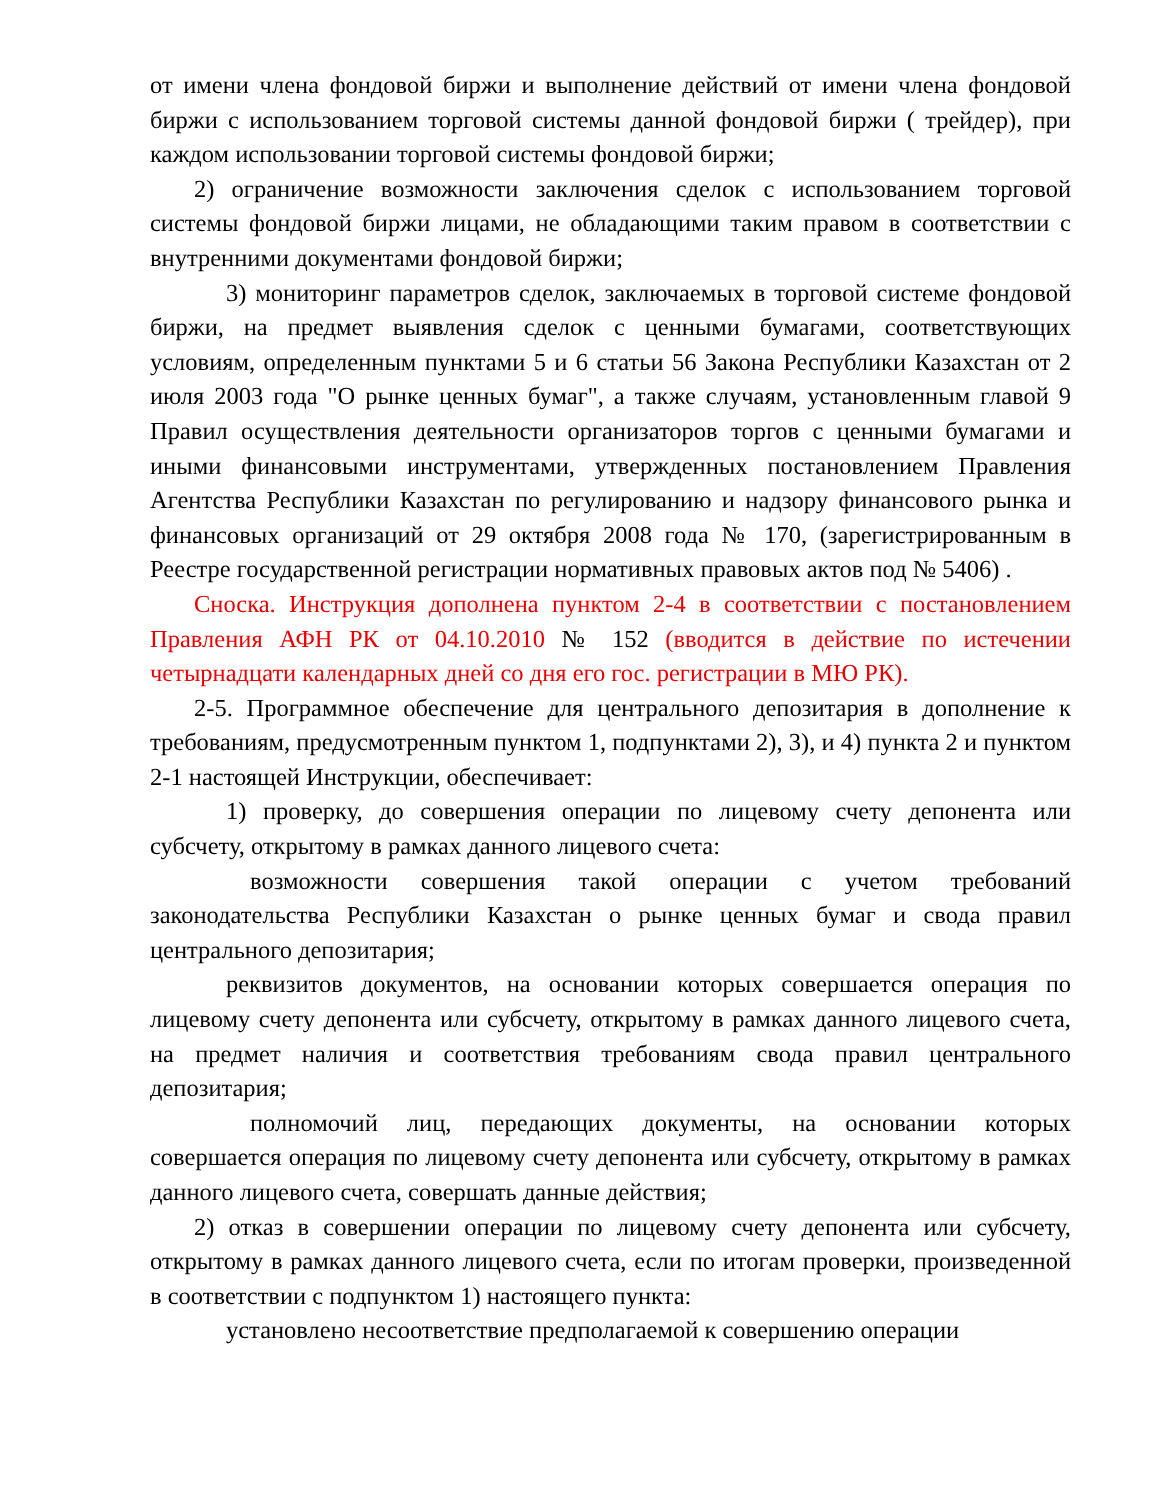от имени члена фондовой биржи и выполнение действий от имени члена фондовой биржи с использованием торговой системы данной фондовой биржи ( трейдер), при каждом использовании торговой системы фондовой биржи;
2) ограничение возможности заключения сделок с использованием торговой системы фондовой биржи лицами, не обладающими таким правом в соответствии с внутренними документами фондовой биржи;
3) мониторинг параметров сделок, заключаемых в торговой системе фондовой биржи, на предмет выявления сделок с ценными бумагами, соответствующих условиям, определенным пунктами 5 и 6 статьи 56 Закона Республики Казахстан от 2 июля 2003 года "О рынке ценных бумаг", а также случаям, установленным главой 9 Правил осуществления деятельности организаторов торгов с ценными бумагами и иными финансовыми инструментами, утвержденных постановлением Правления Агентства Республики Казахстан по регулированию и надзору финансового рынка и финансовых организаций от 29 октября 2008 года № 170, (зарегистрированным в Реестре государственной регистрации нормативных правовых актов под № 5406) .
Сноска. Инструкция дополнена пунктом 2-4 в соответствии с постановлением Правления АФН РК от 04.10.2010 № 152 (вводится в действие по истечении четырнадцати календарных дней со дня его гос. регистрации в МЮ РК).
2-5. Программное обеспечение для центрального депозитария в дополнение к требованиям, предусмотренным пунктом 1, подпунктами 2), 3), и 4) пункта 2 и пунктом 2-1 настоящей Инструкции, обеспечивает:
1) проверку, до совершения операции по лицевому счету депонента или субсчету, открытому в рамках данного лицевого счета:
возможности совершения такой операции с учетом требований законодательства Республики Казахстан о рынке ценных бумаг и свода правил центрального депозитария;
реквизитов документов, на основании которых совершается операция по лицевому счету депонента или субсчету, открытому в рамках данного лицевого счета, на предмет наличия и соответствия требованиям свода правил центрального депозитария;
полномочий лиц, передающих документы, на основании которых совершается операция по лицевому счету депонента или субсчету, открытому в рамках данного лицевого счета, совершать данные действия;
2) отказ в совершении операции по лицевому счету депонента или субсчету, открытому в рамках данного лицевого счета, если по итогам проверки, произведенной в соответствии с подпунктом 1) настоящего пункта:
установлено несоответствие предполагаемой к совершению операции